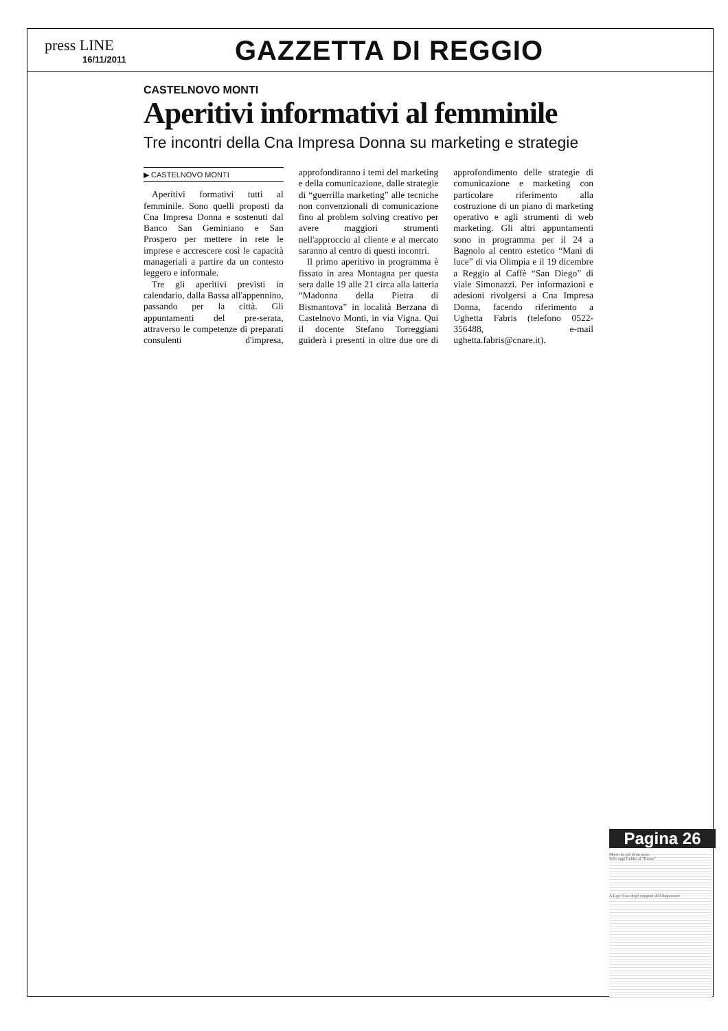press LINE
16/11/2011
GAZZETTA DI REGGIO
CASTELNOVO MONTI
Aperitivi informativi al femminile
Tre incontri della Cna Impresa Donna su marketing e strategie
▶ CASTELNOVO MONTI
Aperitivi formativi tutti al femminile. Sono quelli proposti da Cna Impresa Donna e sostenuti dal Banco San Geminiano e San Prospero per mettere in rete le imprese e accrescere così le capacità manageriali a partire da un contesto leggero e informale.
Tre gli aperitivi previsti in calendario, dalla Bassa all'appennino, passando per la città. Gli appuntamenti del pre-serata, attraverso le competenze di preparati consulenti d'impresa, approfondiranno i temi del marketing e della comunicazione, dalle strategie di “guerrilla marketing” alle tecniche non convenzionali di comunicazione fino al problem solving creativo per avere maggiori strumenti nell'approccio al cliente e al mercato saranno al centro di questi incontri.
Il primo aperitivo in programma è fissato in area Montagna per questa sera dalle 19 alle 21 circa alla latteria “Madonna della Pietra di Bismantova” in località Berzana di Castelnovo Monti, in via Vigna. Qui il docente Stefano Torreggiani guiderà i presenti in oltre due ore di approfondimento delle strategie di comunicazione e marketing con particolare riferimento alla costruzione di un piano di marketing operativo e agli strumenti di web marketing. Gli altri appuntamenti sono in programma per il 24 a Bagnolo al centro estetico “Mani di luce” di via Olimpia e il 19 dicembre a Reggio al Caffè “San Diego” di viale Simonazzi. Per informazioni e adesioni rivolgersi a Cna Impresa Donna, facendo riferimento a Ughetta Fabris (telefono 0522- 356488, e-mail ughetta.fabris@cnare.it).
Pagina 26
Morto da più di un mese
Solo oggi l'addio al "Benne"
A Ligo festa degli emigrati dell'Appennino